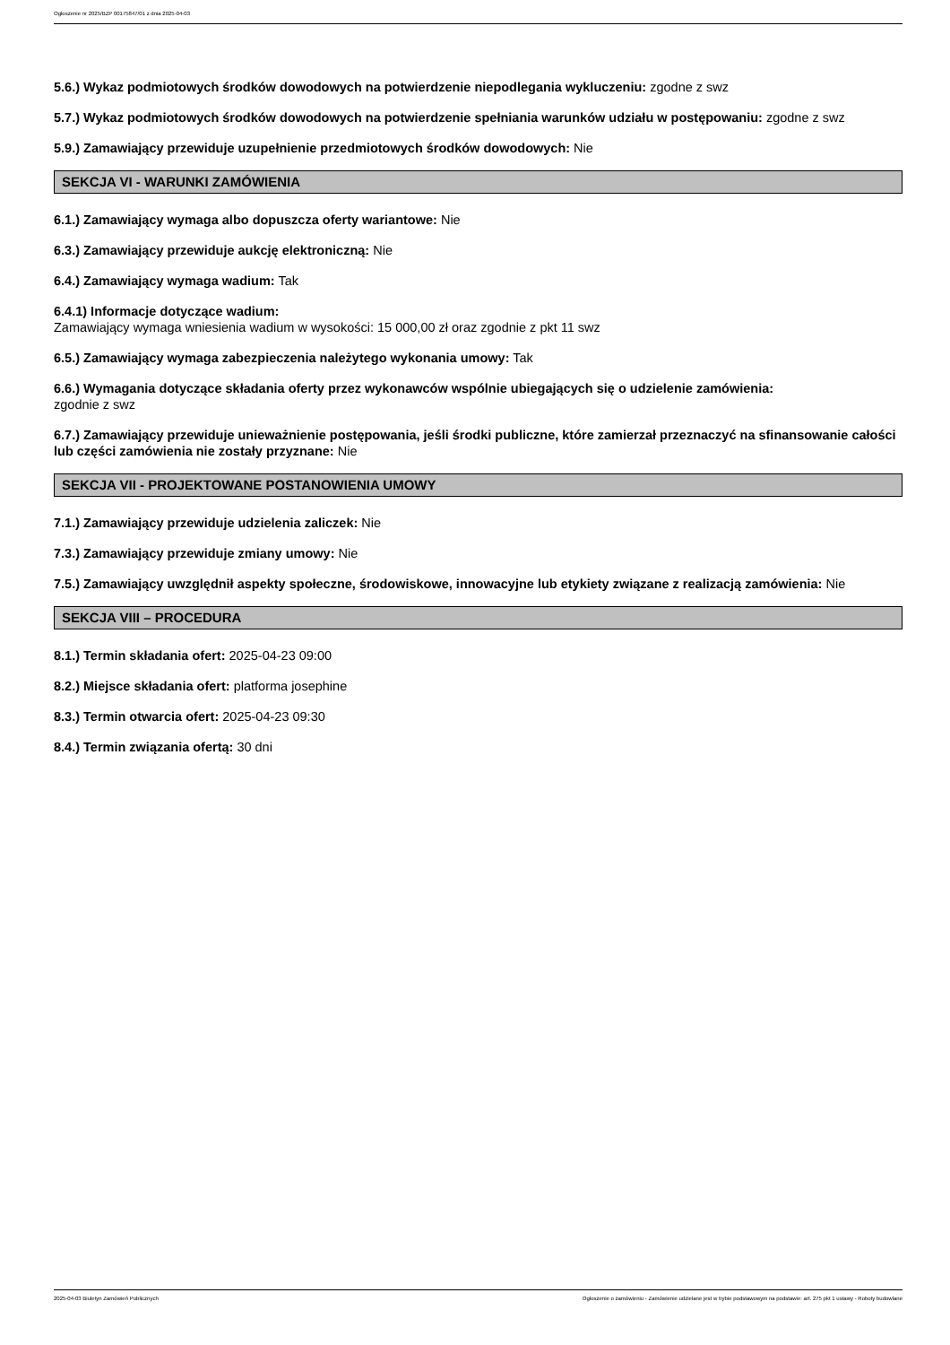Ogłoszenie nr 2025/BZP 00175847/01 z dnia 2025-04-03
5.6.) Wykaz podmiotowych środków dowodowych na potwierdzenie niepodlegania wykluczeniu: zgodne z swz
5.7.) Wykaz podmiotowych środków dowodowych na potwierdzenie spełniania warunków udziału w postępowaniu: zgodne z swz
5.9.) Zamawiający przewiduje uzupełnienie przedmiotowych środków dowodowych: Nie
SEKCJA VI - WARUNKI ZAMÓWIENIA
6.1.) Zamawiający wymaga albo dopuszcza oferty wariantowe: Nie
6.3.) Zamawiający przewiduje aukcję elektroniczną: Nie
6.4.) Zamawiający wymaga wadium: Tak
6.4.1) Informacje dotyczące wadium:
Zamawiający wymaga wniesienia wadium w wysokości: 15 000,00 zł oraz zgodnie z pkt 11 swz
6.5.) Zamawiający wymaga zabezpieczenia należytego wykonania umowy: Tak
6.6.) Wymagania dotyczące składania oferty przez wykonawców wspólnie ubiegających się o udzielenie zamówienia:
zgodnie z swz
6.7.) Zamawiający przewiduje unieważnienie postępowania, jeśli środki publiczne, które zamierzał przeznaczyć na sfinansowanie całości lub części zamówienia nie zostały przyznane: Nie
SEKCJA VII - PROJEKTOWANE POSTANOWIENIA UMOWY
7.1.) Zamawiający przewiduje udzielenia zaliczek: Nie
7.3.) Zamawiający przewiduje zmiany umowy: Nie
7.5.) Zamawiający uwzględnił aspekty społeczne, środowiskowe, innowacyjne lub etykiety związane z realizacją zamówienia: Nie
SEKCJA VIII – PROCEDURA
8.1.) Termin składania ofert: 2025-04-23 09:00
8.2.) Miejsce składania ofert: platforma josephine
8.3.) Termin otwarcia ofert: 2025-04-23 09:30
8.4.) Termin związania ofertą: 30 dni
2025-04-03 Biuletyn Zamówień Publicznych Ogłoszenie o zamówieniu - Zamówienie udzielane jest w trybie podstawowym na podstawie: art. 275 pkt 1 ustawy - Roboty budowlane